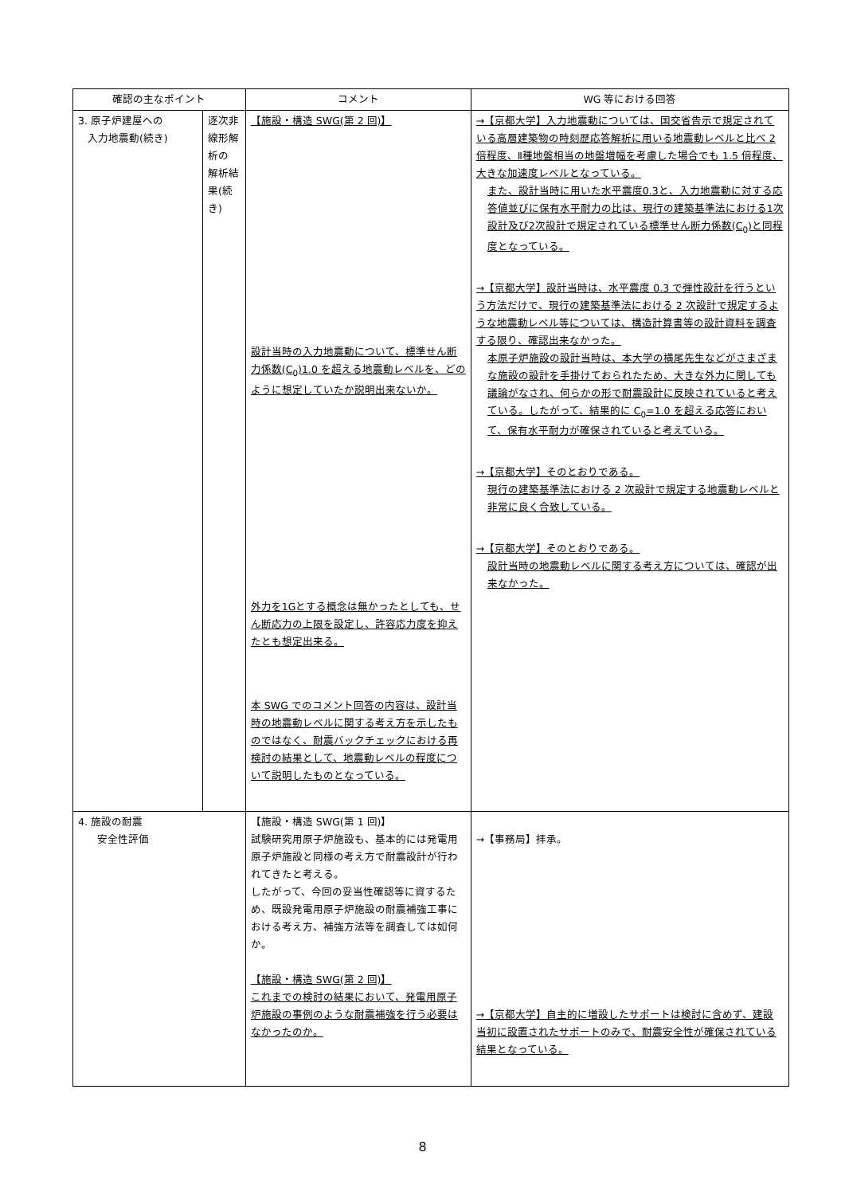| 確認の主なポイント | | コメント | WG 等における回答 |
| --- | --- | --- | --- |
| 3. 原子炉建屋への 入力地震動(続き) | 逐次非線形解析の 解析結果(続き) | 【施設・構造 SWG(第 2 回)】 設計当時の入力地震動について、標準せん断力係数(C<sub>0</sub>)1.0 を超える地震動レベルを、どのように想定していたか説明出来ないか。 外力を1Gとする概念は無かったとしても、せん断応力の上限を設定し、許容応力度を抑えたとも想定出来る。 本 SWG でのコメント回答の内容は、設計当時の地震動レベルに関する考え方を示したものではなく、耐震バックチェックにおける再検討の結果として、地震動レベルの程度について説明したものとなっている。 | →【京都大学】入力地震動については、国交省告示で規定されている高層建築物の時刻歴応答解析に用いる地震動レベルと比べ 2 倍程度、Ⅱ種地盤相当の地盤増幅を考慮した場合でも 1.5 倍程度、大きな加速度レベルとなっている。 また、設計当時に用いた水平震度0.3と、入力地震動に対する応答値並びに保有水平耐力の比は、現行の建築基準法における1次設計及び2次設計で規定されている標準せん断力係数(C<sub>0</sub>)と同程度となっている。 →【京都大学】設計当時は、水平震度 0.3 で弾性設計を行うという方法だけで、現行の建築基準法における 2 次設計で規定するような地震動レベル等については、構造計算書等の設計資料を調査する限り、確認出来なかった。 本原子炉施設の設計当時は、本大学の横尾先生などがさまざまな施設の設計を手掛けておられたため、大きな外力に関しても議論がなされ、何らかの形で耐震設計に反映されていると考えている。したがって、結果的に C<sub>0</sub>=1.0 を超える応答において、保有水平耐力が確保されていると考えている。 →【京都大学】そのとおりである。 現行の建築基準法における 2 次設計で規定する地震動レベルと非常に良く合致している。 →【京都大学】そのとおりである。 設計当時の地震動レベルに関する考え方については、確認が出来なかった。 |
| 4. 施設の耐震 安全性評価 | | 【施設・構造 SWG(第 1 回)】 試験研究用原子炉施設も、基本的には発電用原子炉施設と同様の考え方で耐震設計が行われてきたと考える。 したがって、今回の妥当性確認等に資するため、既設発電用原子炉施設の耐震補強工事における考え方、補強方法等を調査しては如何か。 【施設・構造 SWG(第 2 回)】 これまでの検討の結果において、発電用原子炉施設の事例のような耐震補強を行う必要はなかったのか。 | →【事務局】拝承。 →【京都大学】自主的に増設したサポートは検討に含めず、建設当初に設置されたサポートのみで、耐震安全性が確保されている結果となっている。 |
8